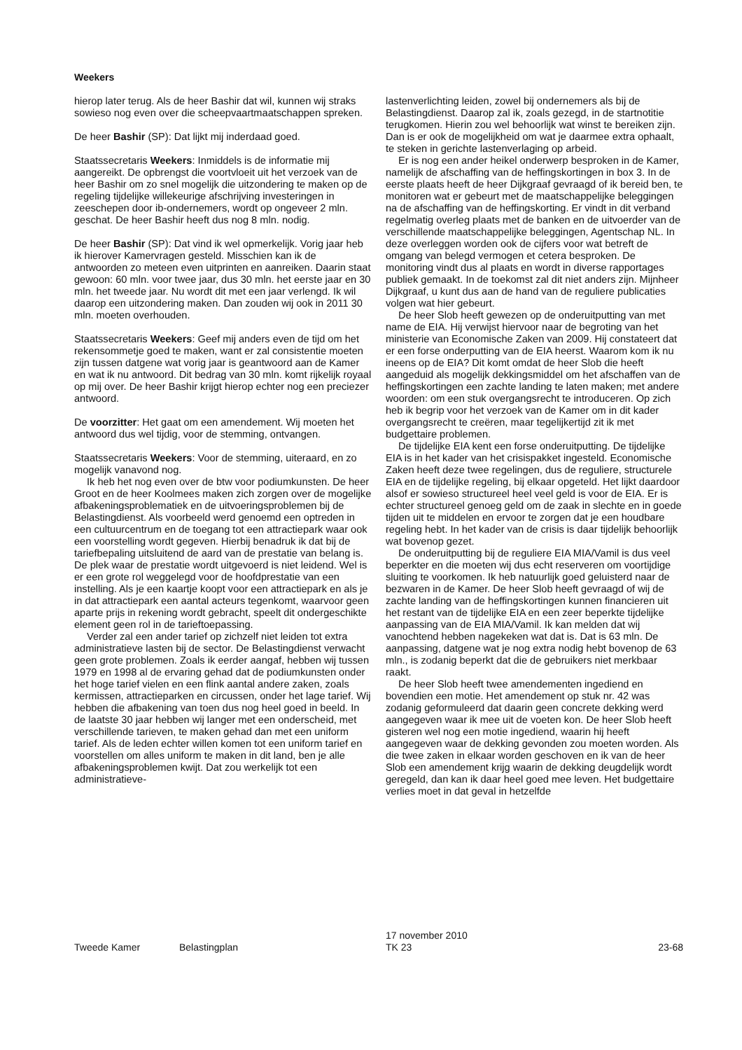Weekers
hierop later terug. Als de heer Bashir dat wil, kunnen wij straks sowieso nog even over die scheepvaartmaatschappen spreken.
De heer Bashir (SP): Dat lijkt mij inderdaad goed.
Staatssecretaris Weekers: Inmiddels is de informatie mij aangereikt. De opbrengst die voortvloeit uit het verzoek van de heer Bashir om zo snel mogelijk die uitzondering te maken op de regeling tijdelijke willekeurige afschrijving investeringen in zeeschepen door ib-ondernemers, wordt op ongeveer 2 mln. geschat. De heer Bashir heeft dus nog 8 mln. nodig.
De heer Bashir (SP): Dat vind ik wel opmerkelijk. Vorig jaar heb ik hierover Kamervragen gesteld. Misschien kan ik de antwoorden zo meteen even uitprinten en aanreiken. Daarin staat gewoon: 60 mln. voor twee jaar, dus 30 mln. het eerste jaar en 30 mln. het tweede jaar. Nu wordt dit met een jaar verlengd. Ik wil daarop een uitzondering maken. Dan zouden wij ook in 2011 30 mln. moeten overhouden.
Staatssecretaris Weekers: Geef mij anders even de tijd om het rekensommetje goed te maken, want er zal consistentie moeten zijn tussen datgene wat vorig jaar is geantwoord aan de Kamer en wat ik nu antwoord. Dit bedrag van 30 mln. komt rijkelijk royaal op mij over. De heer Bashir krijgt hierop echter nog een preciezer antwoord.
De voorzitter: Het gaat om een amendement. Wij moeten het antwoord dus wel tijdig, voor de stemming, ontvangen.
Staatssecretaris Weekers: Voor de stemming, uiteraard, en zo mogelijk vanavond nog.
Ik heb het nog even over de btw voor podiumkunsten. De heer Groot en de heer Koolmees maken zich zorgen over de mogelijke afbakeningsproblematiek en de uitvoeringsproblemen bij de Belastingdienst. Als voorbeeld werd genoemd een optreden in een cultuurcentrum en de toegang tot een attractiepark waar ook een voorstelling wordt gegeven. Hierbij benadruk ik dat bij de tariefbepaling uitsluitend de aard van de prestatie van belang is. De plek waar de prestatie wordt uitgevoerd is niet leidend. Wel is er een grote rol weggelegd voor de hoofdprestatie van een instelling. Als je een kaartje koopt voor een attractiepark en als je in dat attractiepark een aantal acteurs tegenkomt, waarvoor geen aparte prijs in rekening wordt gebracht, speelt dit ondergeschikte element geen rol in de tarieftoepassing.
Verder zal een ander tarief op zichzelf niet leiden tot extra administratieve lasten bij de sector. De Belastingdienst verwacht geen grote problemen. Zoals ik eerder aangaf, hebben wij tussen 1979 en 1998 al de ervaring gehad dat de podiumkunsten onder het hoge tarief vielen en een flink aantal andere zaken, zoals kermissen, attractieparken en circussen, onder het lage tarief. Wij hebben die afbakening van toen dus nog heel goed in beeld. In de laatste 30 jaar hebben wij langer met een onderscheid, met verschillende tarieven, te maken gehad dan met een uniform tarief. Als de leden echter willen komen tot een uniform tarief en voorstellen om alles uniform te maken in dit land, ben je alle afbakeningsproblemen kwijt. Dat zou werkelijk tot een administratieve-
lastenverlichting leiden, zowel bij ondernemers als bij de Belastingdienst. Daarop zal ik, zoals gezegd, in de startnotitie terugkomen. Hierin zou wel behoorlijk wat winst te bereiken zijn. Dan is er ook de mogelijkheid om wat je daarmee extra ophaalt, te steken in gerichte lastenverlaging op arbeid.
Er is nog een ander heikel onderwerp besproken in de Kamer, namelijk de afschaffing van de heffingskortingen in box 3. In de eerste plaats heeft de heer Dijkgraaf gevraagd of ik bereid ben, te monitoren wat er gebeurt met de maatschappelijke beleggingen na de afschaffing van de heffingskorting. Er vindt in dit verband regelmatig overleg plaats met de banken en de uitvoerder van de verschillende maatschappelijke beleggingen, Agentschap NL. In deze overleggen worden ook de cijfers voor wat betreft de omgang van belegd vermogen et cetera besproken. De monitoring vindt dus al plaats en wordt in diverse rapportages publiek gemaakt. In de toekomst zal dit niet anders zijn. Mijnheer Dijkgraaf, u kunt dus aan de hand van de reguliere publicaties volgen wat hier gebeurt.
De heer Slob heeft gewezen op de onderuitputting van met name de EIA. Hij verwijst hiervoor naar de begroting van het ministerie van Economische Zaken van 2009. Hij constateert dat er een forse onderputting van de EIA heerst. Waarom kom ik nu ineens op de EIA? Dit komt omdat de heer Slob die heeft aangeduid als mogelijk dekkingsmiddel om het afschaffen van de heffingskortingen een zachte landing te laten maken; met andere woorden: om een stuk overgangsrecht te introduceren. Op zich heb ik begrip voor het verzoek van de Kamer om in dit kader overgangsrecht te creëren, maar tegelijkertijd zit ik met budgettaire problemen.
De tijdelijke EIA kent een forse onderuitputting. De tijdelijke EIA is in het kader van het crisispakket ingesteld. Economische Zaken heeft deze twee regelingen, dus de reguliere, structurele EIA en de tijdelijke regeling, bij elkaar opgeteld. Het lijkt daardoor alsof er sowieso structureel heel veel geld is voor de EIA. Er is echter structureel genoeg geld om de zaak in slechte en in goede tijden uit te middelen en ervoor te zorgen dat je een houdbare regeling hebt. In het kader van de crisis is daar tijdelijk behoorlijk wat bovenop gezet.
De onderuitputting bij de reguliere EIA MIA/Vamil is dus veel beperkter en die moeten wij dus echt reserveren om voortijdige sluiting te voorkomen. Ik heb natuurlijk goed geluisterd naar de bezwaren in de Kamer. De heer Slob heeft gevraagd of wij de zachte landing van de heffingskortingen kunnen financieren uit het restant van de tijdelijke EIA en een zeer beperkte tijdelijke aanpassing van de EIA MIA/Vamil. Ik kan melden dat wij vanochtend hebben nagekeken wat dat is. Dat is 63 mln. De aanpassing, datgene wat je nog extra nodig hebt bovenop de 63 mln., is zodanig beperkt dat die de gebruikers niet merkbaar raakt.
De heer Slob heeft twee amendementen ingediend en bovendien een motie. Het amendement op stuk nr. 42 was zodanig geformuleerd dat daarin geen concrete dekking werd aangegeven waar ik mee uit de voeten kon. De heer Slob heeft gisteren wel nog een motie ingediend, waarin hij heeft aangegeven waar de dekking gevonden zou moeten worden. Als die twee zaken in elkaar worden geschoven en ik van de heer Slob een amendement krijg waarin de dekking deugdelijk wordt geregeld, dan kan ik daar heel goed mee leven. Het budgettaire verlies moet in dat geval in hetzelfde
Tweede Kamer
Belastingplan
17 november 2010
TK 23
23-68